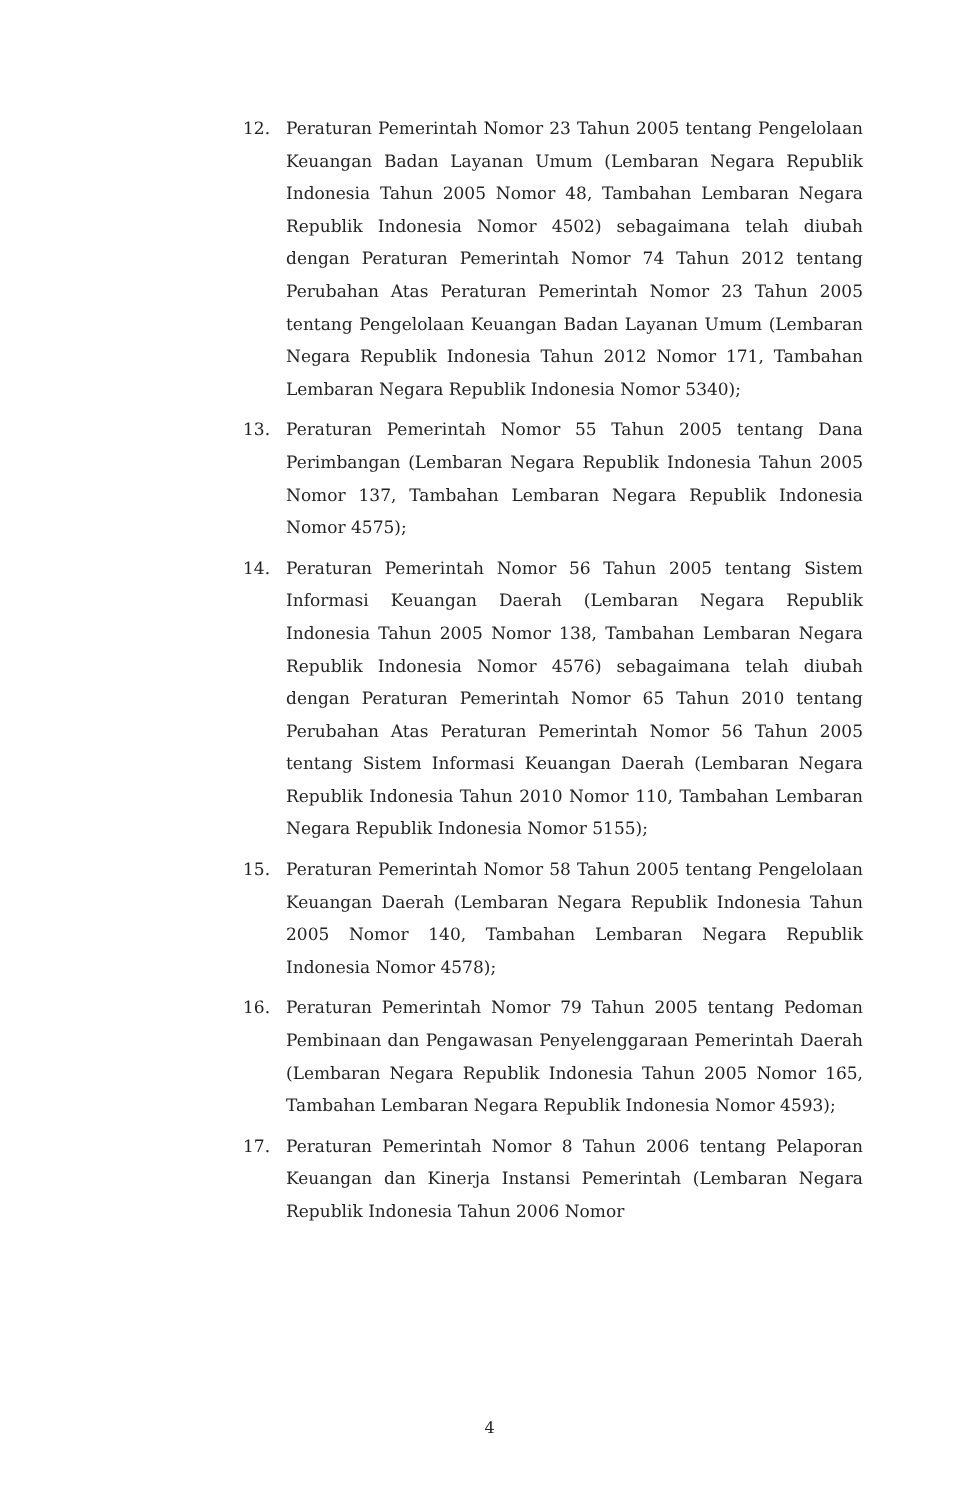12. Peraturan Pemerintah Nomor 23 Tahun 2005 tentang Pengelolaan Keuangan Badan Layanan Umum (Lembaran Negara Republik Indonesia Tahun 2005 Nomor 48, Tambahan Lembaran Negara Republik Indonesia Nomor 4502) sebagaimana telah diubah dengan Peraturan Pemerintah Nomor 74 Tahun 2012 tentang Perubahan Atas Peraturan Pemerintah Nomor 23 Tahun 2005 tentang Pengelolaan Keuangan Badan Layanan Umum (Lembaran Negara Republik Indonesia Tahun 2012 Nomor 171, Tambahan Lembaran Negara Republik Indonesia Nomor 5340);
13. Peraturan Pemerintah Nomor 55 Tahun 2005 tentang Dana Perimbangan (Lembaran Negara Republik Indonesia Tahun 2005 Nomor 137, Tambahan Lembaran Negara Republik Indonesia Nomor 4575);
14. Peraturan Pemerintah Nomor 56 Tahun 2005 tentang Sistem Informasi Keuangan Daerah (Lembaran Negara Republik Indonesia Tahun 2005 Nomor 138, Tambahan Lembaran Negara Republik Indonesia Nomor 4576) sebagaimana telah diubah dengan Peraturan Pemerintah Nomor 65 Tahun 2010 tentang Perubahan Atas Peraturan Pemerintah Nomor 56 Tahun 2005 tentang Sistem Informasi Keuangan Daerah (Lembaran Negara Republik Indonesia Tahun 2010 Nomor 110, Tambahan Lembaran Negara Republik Indonesia Nomor 5155);
15. Peraturan Pemerintah Nomor 58 Tahun 2005 tentang Pengelolaan Keuangan Daerah (Lembaran Negara Republik Indonesia Tahun 2005 Nomor 140, Tambahan Lembaran Negara Republik Indonesia Nomor 4578);
16. Peraturan Pemerintah Nomor 79 Tahun 2005 tentang Pedoman Pembinaan dan Pengawasan Penyelenggaraan Pemerintah Daerah (Lembaran Negara Republik Indonesia Tahun 2005 Nomor 165, Tambahan Lembaran Negara Republik Indonesia Nomor 4593);
17. Peraturan Pemerintah Nomor 8 Tahun 2006 tentang Pelaporan Keuangan dan Kinerja Instansi Pemerintah (Lembaran Negara Republik Indonesia Tahun 2006 Nomor
4